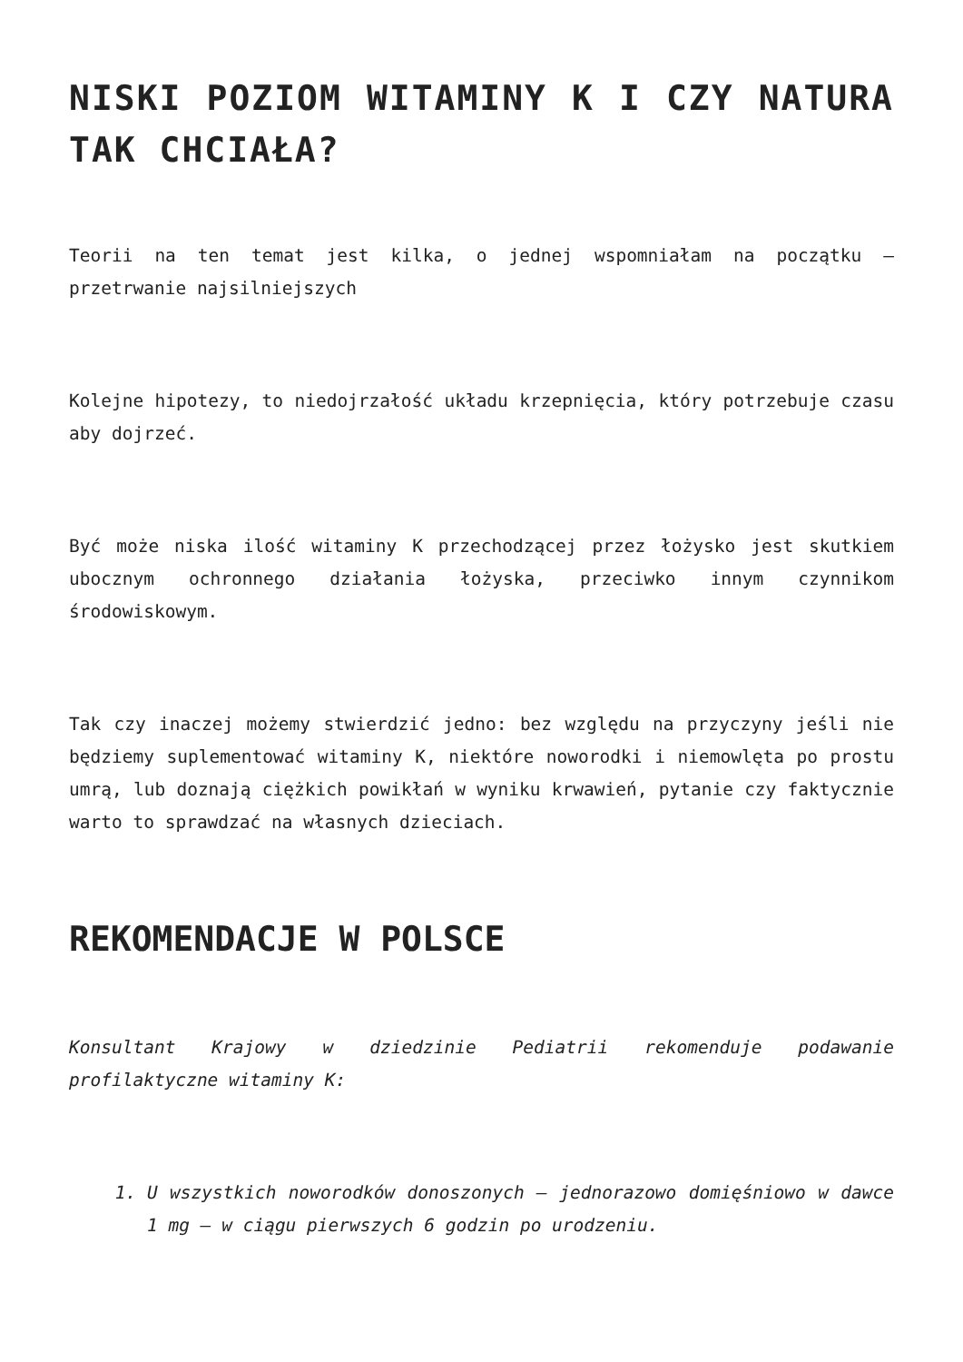NISKI POZIOM WITAMINY K I CZY NATURA TAK CHCIAŁA?
Teorii na ten temat jest kilka, o jednej wspomniałam na początku – przetrwanie najsilniejszych
Kolejne hipotezy, to niedojrzałość układu krzepnięcia, który potrzebuje czasu aby dojrzeć.
Być może niska ilość witaminy K przechodzącej przez łożysko jest skutkiem ubocznym ochronnego działania łożyska, przeciwko innym czynnikom środowiskowym.
Tak czy inaczej możemy stwierdzić jedno: bez względu na przyczyny jeśli nie będziemy suplementować witaminy K, niektóre noworodki i niemowlęta po prostu umrą, lub doznają ciężkich powikłań w wyniku krwawień, pytanie czy faktycznie warto to sprawdzać na własnych dzieciach.
REKOMENDACJE W POLSCE
Konsultant Krajowy w dziedzinie Pediatrii rekomenduje podawanie profilaktyczne witaminy K:
1. U wszystkich noworodków donoszonych – jednorazowo domięśniowo w dawce 1 mg – w ciągu pierwszych 6 godzin po urodzeniu.